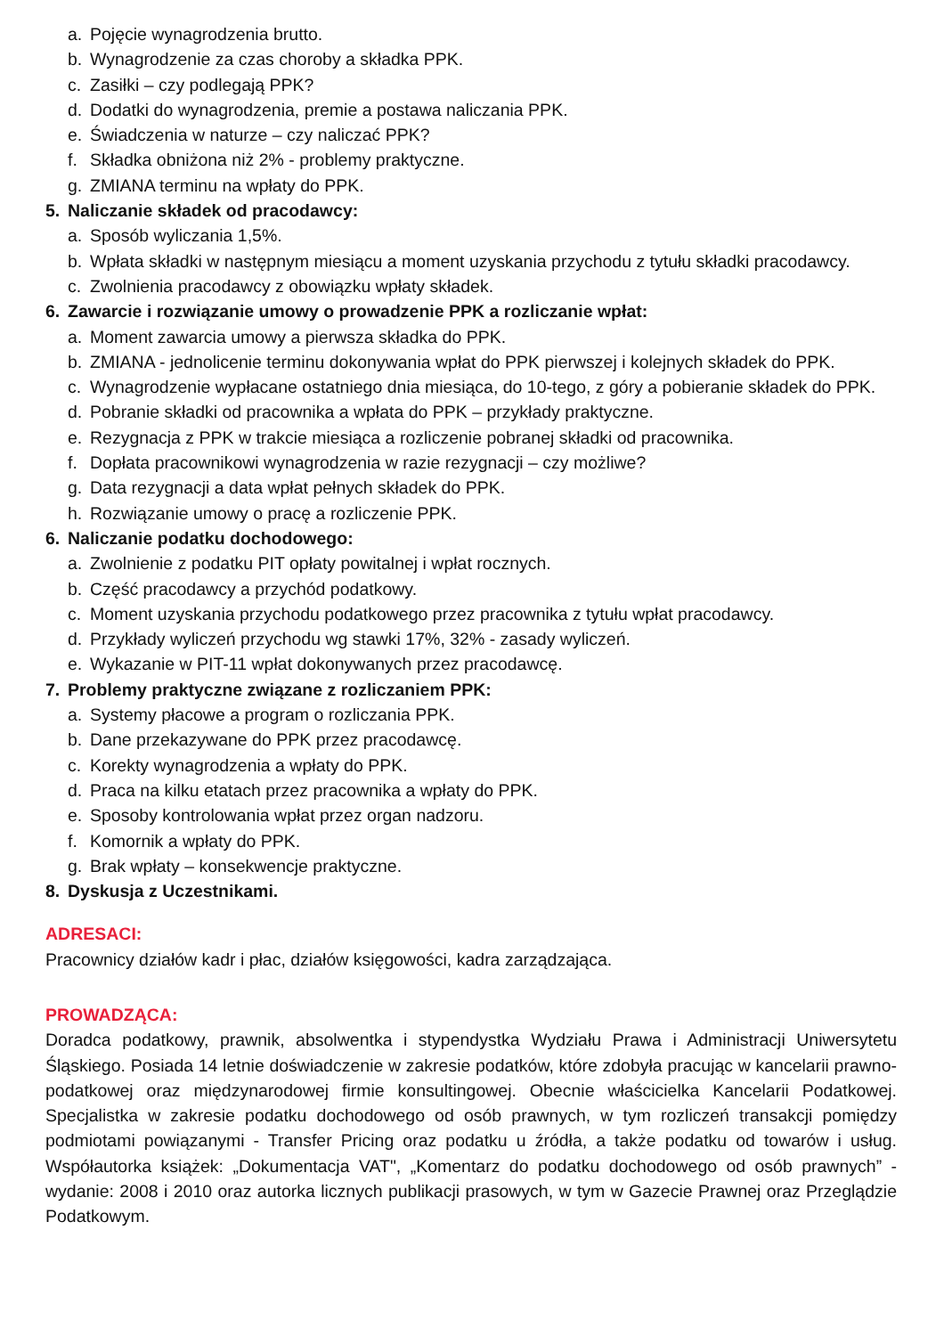a. Pojęcie wynagrodzenia brutto.
b. Wynagrodzenie za czas choroby a składka PPK.
c. Zasiłki – czy podlegają PPK?
d. Dodatki do wynagrodzenia, premie a postawa naliczania PPK.
e. Świadczenia w naturze – czy naliczać PPK?
f. Składka obniżona niż 2% - problemy praktyczne.
g. ZMIANA terminu na wpłaty do PPK.
5. Naliczanie składek od pracodawcy:
a. Sposób wyliczania 1,5%.
b. Wpłata składki w następnym miesiącu a moment uzyskania przychodu z tytułu składki pracodawcy.
c. Zwolnienia pracodawcy z obowiązku wpłaty składek.
6. Zawarcie i rozwiązanie umowy o prowadzenie PPK a rozliczanie wpłat:
a. Moment zawarcia umowy a pierwsza składka do PPK.
b. ZMIANA - jednolicenie terminu dokonywania wpłat do PPK pierwszej i kolejnych składek do PPK.
c. Wynagrodzenie wypłacane ostatniego dnia miesiąca, do 10-tego, z góry a pobieranie składek do PPK.
d. Pobranie składki od pracownika a wpłata do PPK – przykłady praktyczne.
e. Rezygnacja z PPK w trakcie miesiąca a rozliczenie pobranej składki od pracownika.
f. Dopłata pracownikowi wynagrodzenia w razie rezygnacji – czy możliwe?
g. Data rezygnacji a data wpłat pełnych składek do PPK.
h. Rozwiązanie umowy o pracę a rozliczenie PPK.
6. Naliczanie podatku dochodowego:
a. Zwolnienie z podatku PIT opłaty powitalnej i wpłat rocznych.
b. Część pracodawcy a przychód podatkowy.
c. Moment uzyskania przychodu podatkowego przez pracownika z tytułu wpłat pracodawcy.
d. Przykłady wyliczeń przychodu wg stawki 17%, 32% - zasady wyliczeń.
e. Wykazanie w PIT-11 wpłat dokonywanych przez pracodawcę.
7. Problemy praktyczne związane z rozliczaniem PPK:
a. Systemy płacowe a program o rozliczania PPK.
b. Dane przekazywane do PPK przez pracodawcę.
c. Korekty wynagrodzenia a wpłaty do PPK.
d. Praca na kilku etatach przez pracownika a wpłaty do PPK.
e. Sposoby kontrolowania wpłat przez organ nadzoru.
f. Komornik a wpłaty do PPK.
g. Brak wpłaty – konsekwencje praktyczne.
8. Dyskusja z Uczestnikami.
ADRESACI:
Pracownicy działów kadr i płac, działów księgowości, kadra zarządzająca.
PROWADZĄCA:
Doradca podatkowy, prawnik, absolwentka i stypendystka Wydziału Prawa i Administracji Uniwersytetu Śląskiego. Posiada 14 letnie doświadczenie w zakresie podatków, które zdobyła pracując w kancelarii prawno-podatkowej oraz międzynarodowej firmie konsultingowej. Obecnie właścicielka Kancelarii Podatkowej. Specjalistka w zakresie podatku dochodowego od osób prawnych, w tym rozliczeń transakcji pomiędzy podmiotami powiązanymi - Transfer Pricing oraz podatku u źródła, a także podatku od towarów i usług. Współautorka książek: „Dokumentacja VAT", „Komentarz do podatku dochodowego od osób prawnych” - wydanie: 2008 i 2010 oraz autorka licznych publikacji prasowych, w tym w Gazecie Prawnej oraz Przeglądzie Podatkowym.